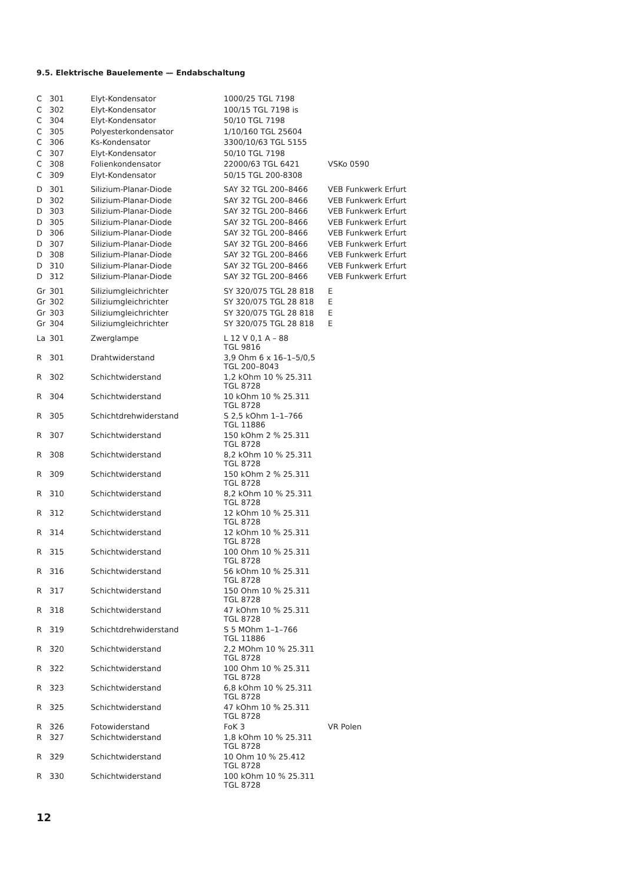9.5. Elektrische Bauelemente — Endabschaltung
| C | 301 | Elyt-Kondensator | 1000/25 TGL 7198 | |
| C | 302 | Elyt-Kondensator | 100/15 TGL 7198 is | |
| C | 304 | Elyt-Kondensator | 50/10 TGL 7198 | |
| C | 305 | Polyesterkondensator | 1/10/160 TGL 25604 | |
| C | 306 | Ks-Kondensator | 3300/10/63 TGL 5155 | |
| C | 307 | Elyt-Kondensator | 50/10 TGL 7198 | |
| C | 308 | Folienkondensator | 22000/63 TGL 6421 | VSKo 0590 |
| C | 309 | Elyt-Kondensator | 50/15 TGL 200-8308 | |
| D | 301 | Silizium-Planar-Diode | SAY 32 TGL 200–8466 | VEB Funkwerk Erfurt |
| D | 302 | Silizium-Planar-Diode | SAY 32 TGL 200–8466 | VEB Funkwerk Erfurt |
| D | 303 | Silizium-Planar-Diode | SAY 32 TGL 200–8466 | VEB Funkwerk Erfurt |
| D | 305 | Silizium-Planar-Diode | SAY 32 TGL 200–8466 | VEB Funkwerk Erfurt |
| D | 306 | Silizium-Planar-Diode | SAY 32 TGL 200–8466 | VEB Funkwerk Erfurt |
| D | 307 | Silizium-Planar-Diode | SAY 32 TGL 200–8466 | VEB Funkwerk Erfurt |
| D | 308 | Silizium-Planar-Diode | SAY 32 TGL 200–8466 | VEB Funkwerk Erfurt |
| D | 310 | Silizium-Planar-Diode | SAY 32 TGL 200–8466 | VEB Funkwerk Erfurt |
| D | 312 | Silizium-Planar-Diode | SAY 32 TGL 200–8466 | VEB Funkwerk Erfurt |
| Gr | 301 | Siliziumgleichrichter | SY 320/075 TGL 28 818 | E |
| Gr | 302 | Siliziumgleichrichter | SY 320/075 TGL 28 818 | E |
| Gr | 303 | Siliziumgleichrichter | SY 320/075 TGL 28 818 | E |
| Gr | 304 | Siliziumgleichrichter | SY 320/075 TGL 28 818 | E |
| La | 301 | Zwerglampe | L 12 V 0,1 A – 88 TGL 9816 | |
| R | 301 | Drahtwiderstand | 3,9 Ohm 6 x 16–1–5/0,5 TGL 200–8043 | |
| R | 302 | Schichtwiderstand | 1,2 kOhm 10 % 25.311 TGL 8728 | |
| R | 304 | Schichtwiderstand | 10 kOhm 10 % 25.311 TGL 8728 | |
| R | 305 | Schichtdrehwiderstand | S 2,5 kOhm 1–1–766 TGL 11886 | |
| R | 307 | Schichtwiderstand | 150 kOhm 2 % 25.311 TGL 8728 | |
| R | 308 | Schichtwiderstand | 8,2 kOhm 10 % 25.311 TGL 8728 | |
| R | 309 | Schichtwiderstand | 150 kOhm 2 % 25.311 TGL 8728 | |
| R | 310 | Schichtwiderstand | 8,2 kOhm 10 % 25.311 TGL 8728 | |
| R | 312 | Schichtwiderstand | 12 kOhm 10 % 25.311 TGL 8728 | |
| R | 314 | Schichtwiderstand | 12 kOhm 10 % 25.311 TGL 8728 | |
| R | 315 | Schichtwiderstand | 100 Ohm 10 % 25.311 TGL 8728 | |
| R | 316 | Schichtwiderstand | 56 kOhm 10 % 25.311 TGL 8728 | |
| R | 317 | Schichtwiderstand | 150 Ohm 10 % 25.311 TGL 8728 | |
| R | 318 | Schichtwiderstand | 47 kOhm 10 % 25.311 TGL 8728 | |
| R | 319 | Schichtdrehwiderstand | S 5 MOhm 1–1–766 TGL 11886 | |
| R | 320 | Schichtwiderstand | 2,2 MOhm 10 % 25.311 TGL 8728 | |
| R | 322 | Schichtwiderstand | 100 Ohm 10 % 25.311 TGL 8728 | |
| R | 323 | Schichtwiderstand | 6,8 kOhm 10 % 25.311 TGL 8728 | |
| R | 325 | Schichtwiderstand | 47 kOhm 10 % 25.311 TGL 8728 | |
| R | 326 | Fotowiderstand | FoK 3 | VR Polen |
| R | 327 | Schichtwiderstand | 1,8 kOhm 10 % 25.311 TGL 8728 | |
| R | 329 | Schichtwiderstand | 10 Ohm 10 % 25.412 TGL 8728 | |
| R | 330 | Schichtwiderstand | 100 kOhm 10 % 25.311 TGL 8728 | |
12